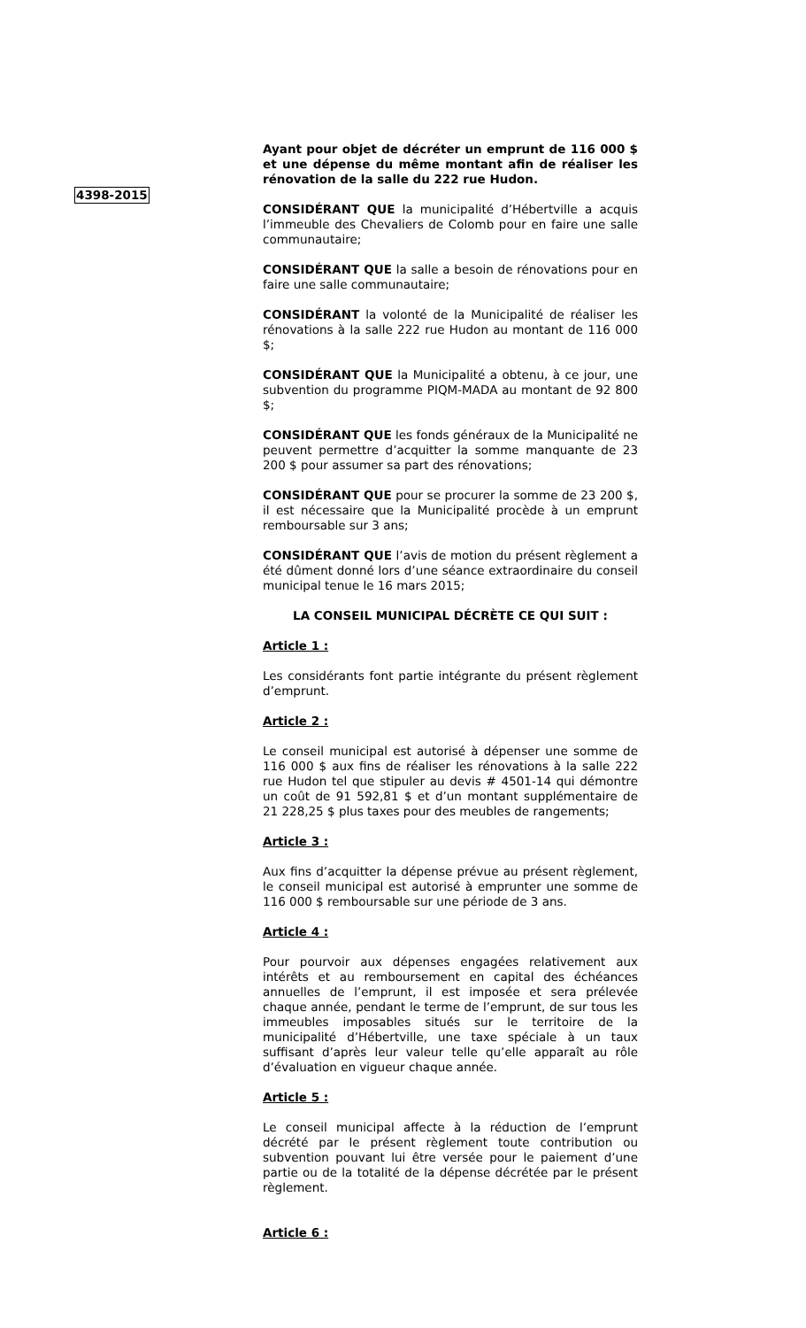4398-2015
Ayant pour objet de décréter un emprunt de 116 000 $ et une dépense du même montant afin de réaliser les rénovation de la salle du 222 rue Hudon.
CONSIDÉRANT QUE la municipalité d’Hébertville a acquis l’immeuble des Chevaliers de Colomb pour en faire une salle communautaire;
CONSIDÉRANT QUE la salle a besoin de rénovations pour en faire une salle communautaire;
CONSIDÉRANT la volonté de la Municipalité de réaliser les rénovations à la salle 222 rue Hudon au montant de 116 000 $;
CONSIDÉRANT QUE la Municipalité a obtenu, à ce jour, une subvention du programme PIQM-MADA au montant de 92 800 $;
CONSIDÉRANT QUE les fonds généraux de la Municipalité ne peuvent permettre d’acquitter la somme manquante de 23 200 $ pour assumer sa part des rénovations;
CONSIDÉRANT QUE pour se procurer la somme de 23 200 $, il est nécessaire que la Municipalité procède à un emprunt remboursable sur 3 ans;
CONSIDÉRANT QUE l’avis de motion du présent règlement a été dûment donné lors d’une séance extraordinaire du conseil municipal tenue le 16 mars 2015;
LA CONSEIL MUNICIPAL DÉCRÈTE CE QUI SUIT :
Article 1 :
Les considérants font partie intégrante du présent règlement d’emprunt.
Article 2 :
Le conseil municipal est autorisé à dépenser une somme de 116 000 $ aux fins de réaliser les rénovations à la salle 222 rue Hudon tel que stipuler au devis # 4501-14 qui démontre un coût de 91 592,81 $ et d’un montant supplémentaire de 21 228,25 $ plus taxes pour des meubles de rangements;
Article 3 :
Aux fins d’acquitter la dépense prévue au présent règlement, le conseil municipal est autorisé à emprunter une somme de 116 000 $ remboursable sur une période de 3 ans.
Article 4 :
Pour pourvoir aux dépenses engagées relativement aux intérêts et au remboursement en capital des échéances annuelles de l’emprunt, il est imposée et sera prélevée chaque année, pendant le terme de l’emprunt, de sur tous les immeubles imposables situés sur le territoire de la municipalité d’Hébertville, une taxe spéciale à un taux suffisant d’après leur valeur telle qu’elle apparaît au rôle d’évaluation en vigueur chaque année.
Article 5 :
Le conseil municipal affecte à la réduction de l’emprunt décrété par le présent règlement toute contribution ou subvention pouvant lui être versée pour le paiement d’une partie ou de la totalité de la dépense décrétée par le présent règlement.
Article 6 :